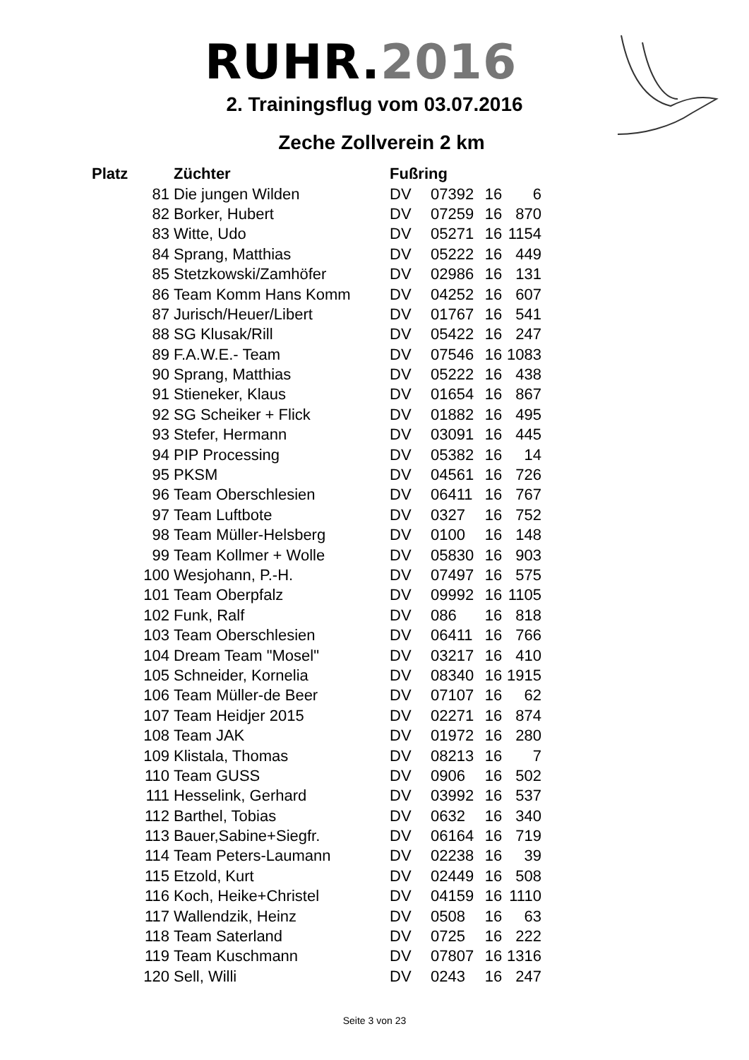RUHR.2016
2. Trainingsflug vom 03.07.2016
Zeche Zollverein 2 km
| Platz | Züchter | Fußring | | | |
| --- | --- | --- | --- | --- | --- |
| 81 | Die jungen Wilden | DV | 07392 | 16 | 6 |
| 82 | Borker, Hubert | DV | 07259 | 16 | 870 |
| 83 | Witte, Udo | DV | 05271 | 16 | 1154 |
| 84 | Sprang, Matthias | DV | 05222 | 16 | 449 |
| 85 | Stetzkowski/Zamhöfer | DV | 02986 | 16 | 131 |
| 86 | Team Komm Hans Komm | DV | 04252 | 16 | 607 |
| 87 | Jurisch/Heuer/Libert | DV | 01767 | 16 | 541 |
| 88 | SG Klusak/Rill | DV | 05422 | 16 | 247 |
| 89 | F.A.W.E.- Team | DV | 07546 | 16 | 1083 |
| 90 | Sprang, Matthias | DV | 05222 | 16 | 438 |
| 91 | Stieneker, Klaus | DV | 01654 | 16 | 867 |
| 92 | SG Scheiker + Flick | DV | 01882 | 16 | 495 |
| 93 | Stefer, Hermann | DV | 03091 | 16 | 445 |
| 94 | PIP Processing | DV | 05382 | 16 | 14 |
| 95 | PKSM | DV | 04561 | 16 | 726 |
| 96 | Team Oberschlesien | DV | 06411 | 16 | 767 |
| 97 | Team Luftbote | DV | 0327 | 16 | 752 |
| 98 | Team Müller-Helsberg | DV | 0100 | 16 | 148 |
| 99 | Team Kollmer + Wolle | DV | 05830 | 16 | 903 |
| 100 | Wesjohann, P.-H. | DV | 07497 | 16 | 575 |
| 101 | Team Oberpfalz | DV | 09992 | 16 | 1105 |
| 102 | Funk, Ralf | DV | 086 | 16 | 818 |
| 103 | Team Oberschlesien | DV | 06411 | 16 | 766 |
| 104 | Dream Team "Mosel" | DV | 03217 | 16 | 410 |
| 105 | Schneider, Kornelia | DV | 08340 | 16 | 1915 |
| 106 | Team Müller-de Beer | DV | 07107 | 16 | 62 |
| 107 | Team Heidjer 2015 | DV | 02271 | 16 | 874 |
| 108 | Team JAK | DV | 01972 | 16 | 280 |
| 109 | Klistala, Thomas | DV | 08213 | 16 | 7 |
| 110 | Team GUSS | DV | 0906 | 16 | 502 |
| 111 | Hesselink, Gerhard | DV | 03992 | 16 | 537 |
| 112 | Barthel, Tobias | DV | 0632 | 16 | 340 |
| 113 | Bauer,Sabine+Siegfr. | DV | 06164 | 16 | 719 |
| 114 | Team Peters-Laumann | DV | 02238 | 16 | 39 |
| 115 | Etzold, Kurt | DV | 02449 | 16 | 508 |
| 116 | Koch, Heike+Christel | DV | 04159 | 16 | 1110 |
| 117 | Wallendzik, Heinz | DV | 0508 | 16 | 63 |
| 118 | Team Saterland | DV | 0725 | 16 | 222 |
| 119 | Team Kuschmann | DV | 07807 | 16 | 1316 |
| 120 | Sell, Willi | DV | 0243 | 16 | 247 |
Seite 3 von 23